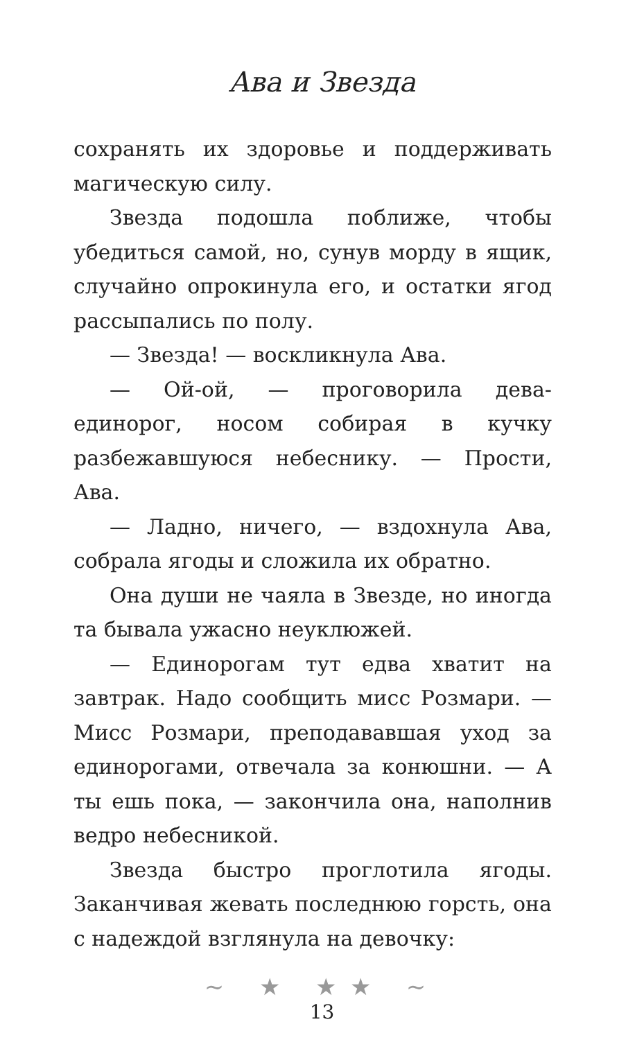Ава и Звезда
сохранять их здоровье и поддерживать магическую силу.
Звезда подошла поближе, чтобы убедиться самой, но, сунув морду в ящик, случайно опрокинула его, и остатки ягод рассыпались по полу.
— Звезда! — воскликнула Ава.
— Ой-ой, — проговорила дева-единорог, носом собирая в кучку разбежавшуюся небеснику. — Прости, Ава.
— Ладно, ничего, — вздохнула Ава, собрала ягоды и сложила их обратно.
Она души не чаяла в Звезде, но иногда та бывала ужасно неуклюжей.
— Единорогам тут едва хватит на завтрак. Надо сообщить мисс Розмари. — Мисс Розмари, преподававшая уход за единорогами, отвечала за конюшни. — А ты ешь пока, — закончила она, наполнив ведро небесникой.
Звезда быстро проглотила ягоды. Заканчивая жевать последнюю горсть, она с надеждой взглянула на девочку:
~ ★ ★★ ~
13